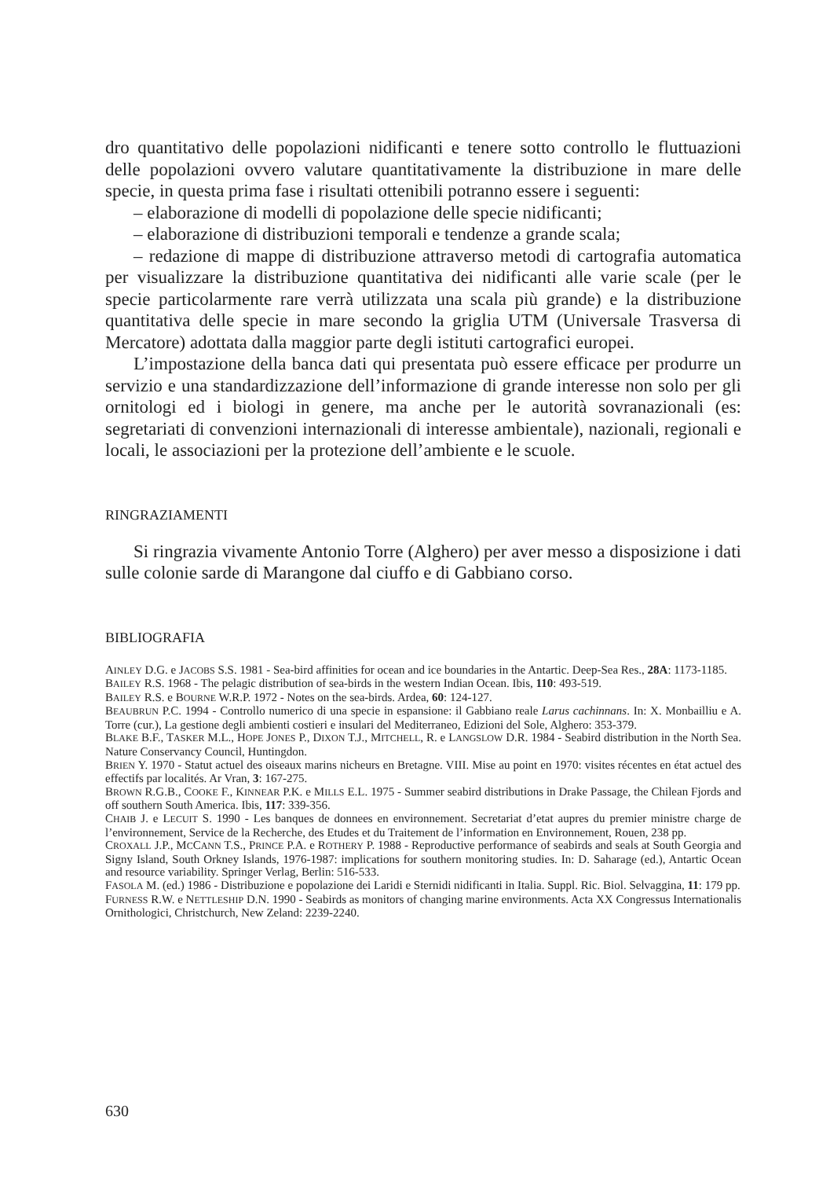dro quantitativo delle popolazioni nidificanti e tenere sotto controllo le fluttuazioni delle popolazioni ovvero valutare quantitativamente la distribuzione in mare delle specie, in questa prima fase i risultati ottenibili potranno essere i seguenti:
– elaborazione di modelli di popolazione delle specie nidificanti;
– elaborazione di distribuzioni temporali e tendenze a grande scala;
– redazione di mappe di distribuzione attraverso metodi di cartografia automatica per visualizzare la distribuzione quantitativa dei nidificanti alle varie scale (per le specie particolarmente rare verrà utilizzata una scala più grande) e la distribuzione quantitativa delle specie in mare secondo la griglia UTM (Universale Trasversa di Mercatore) adottata dalla maggior parte degli istituti cartografici europei.
L’impostazione della banca dati qui presentata può essere efficace per produrre un servizio e una standardizzazione dell’informazione di grande interesse non solo per gli ornitologi ed i biologi in genere, ma anche per le autorità sovranazionali (es: segretariati di convenzioni internazionali di interesse ambientale), nazionali, regionali e locali, le associazioni per la protezione dell’ambiente e le scuole.
RINGRAZIAMENTI
Si ringrazia vivamente Antonio Torre (Alghero) per aver messo a disposizione i dati sulle colonie sarde di Marangone dal ciuffo e di Gabbiano corso.
BIBLIOGRAFIA
AINLEY D.G. e JACOBS S.S. 1981 - Sea-bird affinities for ocean and ice boundaries in the Antartic. Deep-Sea Res., 28A: 1173-1185.
BAILEY R.S. 1968 - The pelagic distribution of sea-birds in the western Indian Ocean. Ibis, 110: 493-519.
BAILEY R.S. e BOURNE W.R.P. 1972 - Notes on the sea-birds. Ardea, 60: 124-127.
BEAUBRUN P.C. 1994 - Controllo numerico di una specie in espansione: il Gabbiano reale Larus cachinnans. In: X. Monbailliu e A. Torre (cur.), La gestione degli ambienti costieri e insulari del Mediterraneo, Edizioni del Sole, Alghero: 353-379.
BLAKE B.F., TASKER M.L., HOPE JONES P., DIXON T.J., MITCHELL, R. e LANGSLOW D.R. 1984 - Seabird distribution in the North Sea. Nature Conservancy Council, Huntingdon.
BRIEN Y. 1970 - Statut actuel des oiseaux marins nicheurs en Bretagne. VIII. Mise au point en 1970: visites récentes en état actuel des effectifs par localités. Ar Vran, 3: 167-275.
BROWN R.G.B., COOKE F., KINNEAR P.K. e MILLS E.L. 1975 - Summer seabird distributions in Drake Passage, the Chilean Fjords and off southern South America. Ibis, 117: 339-356.
CHAIB J. e LECUIT S. 1990 - Les banques de donnees en environnement. Secretariat d’etat aupres du premier ministre charge de l’environnement, Service de la Recherche, des Etudes et du Traitement de l’information en Environnement, Rouen, 238 pp.
CROXALL J.P., MCCANN T.S., PRINCE P.A. e ROTHERY P. 1988 - Reproductive performance of seabirds and seals at South Georgia and Signy Island, South Orkney Islands, 1976-1987: implications for southern monitoring studies. In: D. Saharage (ed.), Antartic Ocean and resource variability. Springer Verlag, Berlin: 516-533.
FASOLA M. (ed.) 1986 - Distribuzione e popolazione dei Laridi e Sternidi nidificanti in Italia. Suppl. Ric. Biol. Selvaggina, 11: 179 pp.
FURNESS R.W. e NETTLESHIP D.N. 1990 - Seabirds as monitors of changing marine environments. Acta XX Congressus Internationalis Ornithologici, Christchurch, New Zeland: 2239-2240.
630